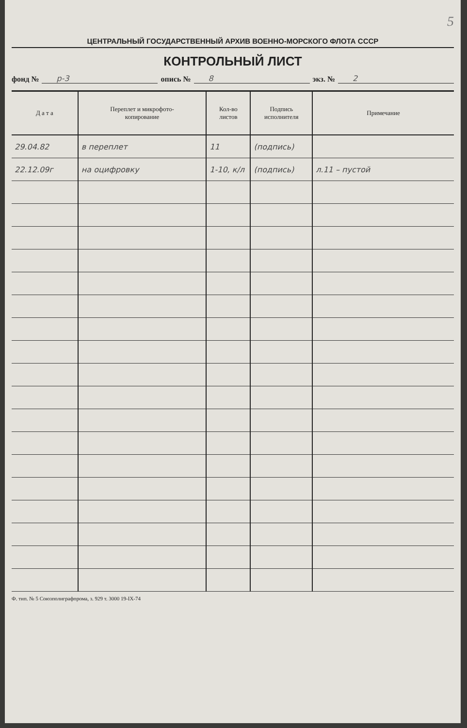5
ЦЕНТРАЛЬНЫЙ ГОСУДАРСТВЕННЫЙ АРХИВ ВОЕННО-МОРСКОГО ФЛОТА СССР
КОНТРОЛЬНЫЙ ЛИСТ
фонд № р-3 опись № 8 экз. № 2
| Д а т а | Переплет и микрофото- копирование | Кол-во листов | Подпись исполнителя | Примечание |
| --- | --- | --- | --- | --- |
| 29.04.82 | в переплет | 11 | (подпись) | |
| 22.12.09г | на оцифровку | 1-10, к/л | (подпись) | л.11 – пустой |
Ф. тип. № 5 Союзполиграфпрома, з. 929 т. 3000 19-IX-74